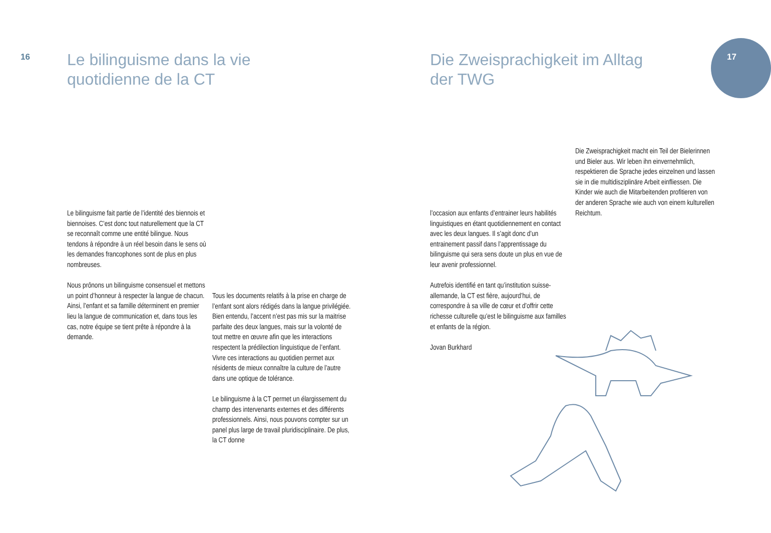16
Le bilinguisme dans la vie
quotidienne de la CT
Die Zweisprachigkeit im Alltag
der TWG
17
Le bilinguisme fait partie de l’identité des biennois et biennoises. C’est donc tout naturellement que la CT se reconnaît comme une entité bilingue. Nous tendons à répondre à un réel besoin dans le sens où les demandes francophones sont de plus en plus nombreuses.
Nous prônons un bilinguisme consensuel et mettons un point d’honneur à respecter la langue de chacun. Ainsi, l’enfant et sa famille déterminent en premier lieu la langue de communication et, dans tous les cas, notre équipe se tient prête à répondre à la demande.
Tous les documents relatifs à la prise en charge de l’enfant sont alors rédigés dans la langue privilégiée. Bien entendu, l’accent n’est pas mis sur la maitrise parfaite des deux langues, mais sur la volonté de tout mettre en œuvre afin que les interactions respectent la prédilection linguistique de l’enfant. Vivre ces interactions au quotidien permet aux résidents de mieux connaître la culture de l’autre dans une optique de tolérance.
Le bilinguisme à la CT permet un élargissement du champ des intervenants externes et des différents professionnels. Ainsi, nous pouvons compter sur un panel plus large de travail pluridisciplinaire. De plus, la CT donne
l’occasion aux enfants d’entrainer leurs habilités linguistiques en étant quotidienne­ment en contact avec les deux langues. Il s’agit donc d’un entrainement passif dans l’apprentis­sage du bilinguisme qui sera sens doute un plus en vue de leur avenir professionnel.
Autrefois identifié en tant qu’institution suisse-allemande, la CT est fière, aujourd’hui, de correspondre à sa ville de cœur et d’offrir cette richesse culturelle qu’est le bilinguisme aux familles et enfants de la région.
Jovan Burkhard
Die Zweisprachigkeit macht ein Teil der Bielerin­nen und Bieler aus. Wir leben ihn einvernehm­lich, respektieren die Sprache jedes einzelnen und lassen sie in die multidisziplinäre Arbeit einfliessen. Die Kinder wie auch die Mitarbei­tenden profitieren von der anderen Sprache wie auch von einem kulturellen Reichtum.